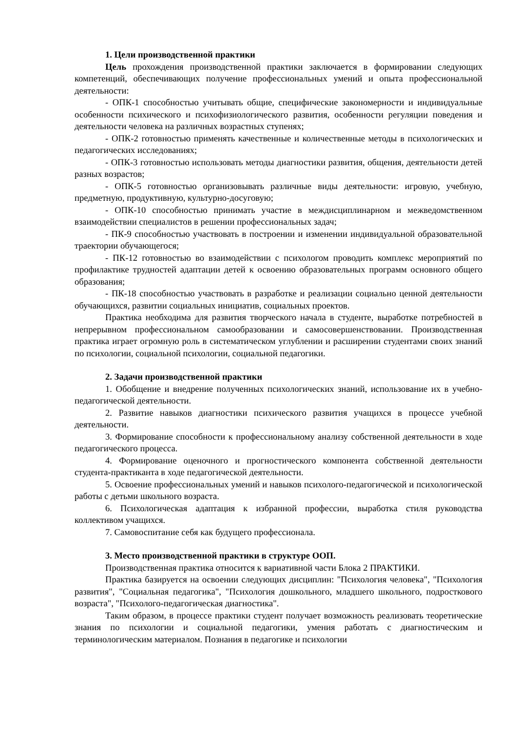1. Цели производственной практики
Цель прохождения производственной практики заключается в формировании следующих компетенций, обеспечивающих получение профессиональных умений и опыта профессиональной деятельности:
- ОПК-1 способностью учитывать общие, специфические закономерности и индивидуальные особенности психического и психофизиологического развития, особенности регуляции поведения и деятельности человека на различных возрастных ступенях;
- ОПК-2 готовностью применять качественные и количественные методы в психологических и педагогических исследованиях;
- ОПК-3 готовностью использовать методы диагностики развития, общения, деятельности детей разных возрастов;
- ОПК-5 готовностью организовывать различные виды деятельности: игровую, учебную, предметную, продуктивную, культурно-досуговую;
- ОПК-10 способностью принимать участие в междисциплинарном и межведомственном взаимодействии специалистов в решении профессиональных задач;
- ПК-9 способностью участвовать в построении и изменении индивидуальной образовательной траектории обучающегося;
- ПК-12 готовностью во взаимодействии с психологом проводить комплекс мероприятий по профилактике трудностей адаптации детей к освоению образовательных программ основного общего образования;
- ПК-18 способностью участвовать в разработке и реализации социально ценной деятельности обучающихся, развитии социальных инициатив, социальных проектов.
Практика необходима для развития творческого начала в студенте, выработке потребностей в непрерывном профессиональном самообразовании и самосовершенствовании. Производственная практика играет огромную роль в систематическом углублении и расширении студентами своих знаний по психологии, социальной психологии, социальной педагогики.
2. Задачи производственной практики
1. Обобщение и внедрение полученных психологических знаний, использование их в учебно-педагогической деятельности.
2. Развитие навыков диагностики психического развития учащихся в процессе учебной деятельности.
3. Формирование способности к профессиональному анализу собственной деятельности в ходе педагогического процесса.
4. Формирование оценочного и прогностического компонента собственной деятельности студента-практиканта в ходе педагогической деятельности.
5. Освоение профессиональных умений и навыков психолого-педагогической и психологической работы с детьми школьного возраста.
6. Психологическая адаптация к избранной профессии, выработка стиля руководства коллективом учащихся.
7. Самовоспитание себя как будущего профессионала.
3. Место производственной практики в структуре ООП.
Производственная практика относится к вариативной части Блока 2 ПРАКТИКИ.
Практика базируется на освоении следующих дисциплин: "Психология человека", "Психология развития", "Социальная педагогика", "Психология дошкольного, младшего школьного, подросткового возраста", "Психолого-педагогическая диагностика".
Таким образом, в процессе практики студент получает возможность реализовать теоретические знания по психологии и социальной педагогики, умения работать с диагностическим и терминологическим материалом. Познания в педагогике и психологии